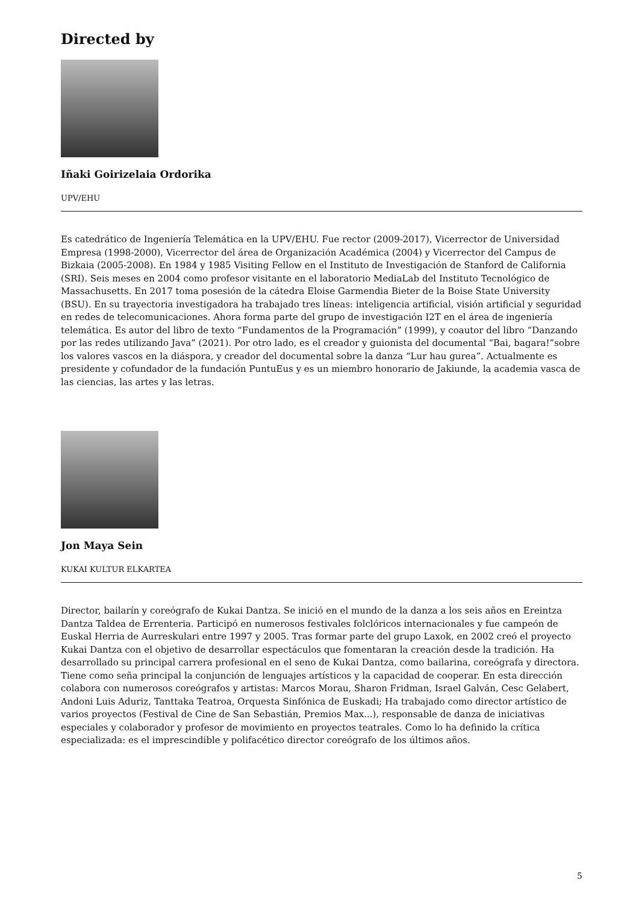Directed by
Iñaki Goirizelaia Ordorika
UPV/EHU
Es catedrático de Ingeniería Telemática en la UPV/EHU. Fue rector (2009-2017), Vicerrector de Universidad Empresa (1998-2000), Vicerrector del área de Organización Académica (2004) y Vicerrector del Campus de Bizkaia (2005-2008). En 1984 y 1985 Visiting Fellow en el Instituto de Investigación de Stanford de California (SRI). Seis meses en 2004 como profesor visitante en el laboratorio MediaLab del Instituto Tecnológico de Massachusetts. En 2017 toma posesión de la cátedra Eloise Garmendia Bieter de la Boise State University (BSU). En su trayectoria investigadora ha trabajado tres líneas: inteligencia artificial, visión artificial y seguridad en redes de telecomunicaciones. Ahora forma parte del grupo de investigación I2T en el área de ingeniería telemática. Es autor del libro de texto “Fundamentos de la Programación” (1999), y coautor del libro “Danzando por las redes utilizando Java” (2021). Por otro lado, es el creador y guionista del documental “Bai, bagara!”sobre los valores vascos en la diáspora, y creador del documental sobre la danza “Lur hau gurea”. Actualmente es presidente y cofundador de la fundación PuntuEus y es un miembro honorario de Jakiunde, la academia vasca de las ciencias, las artes y las letras.
Jon Maya Sein
KUKAI KULTUR ELKARTEA
Director, bailarín y coreógrafo de Kukai Dantza. Se inició en el mundo de la danza a los seis años en Ereintza Dantza Taldea de Errenteria. Participó en numerosos festivales folclóricos internacionales y fue campeón de Euskal Herria de Aurreskulari entre 1997 y 2005. Tras formar parte del grupo Laxok, en 2002 creó el proyecto Kukai Dantza con el objetivo de desarrollar espectáculos que fomentaran la creación desde la tradición. Ha desarrollado su principal carrera profesional en el seno de Kukai Dantza, como bailarina, coreógrafa y directora. Tiene como seña principal la conjunción de lenguajes artísticos y la capacidad de cooperar. En esta dirección colabora con numerosos coreógrafos y artistas: Marcos Morau, Sharon Fridman, Israel Galván, Cesc Gelabert, Andoni Luis Aduriz, Tanttaka Teatroa, Orquesta Sinfónica de Euskadi; Ha trabajado como director artístico de varios proyectos (Festival de Cine de San Sebastián, Premios Max...), responsable de danza de iniciativas especiales y colaborador y profesor de movimiento en proyectos teatrales. Como lo ha definido la crítica especializada: es el imprescindible y polifacético director coreógrafo de los últimos años.
5